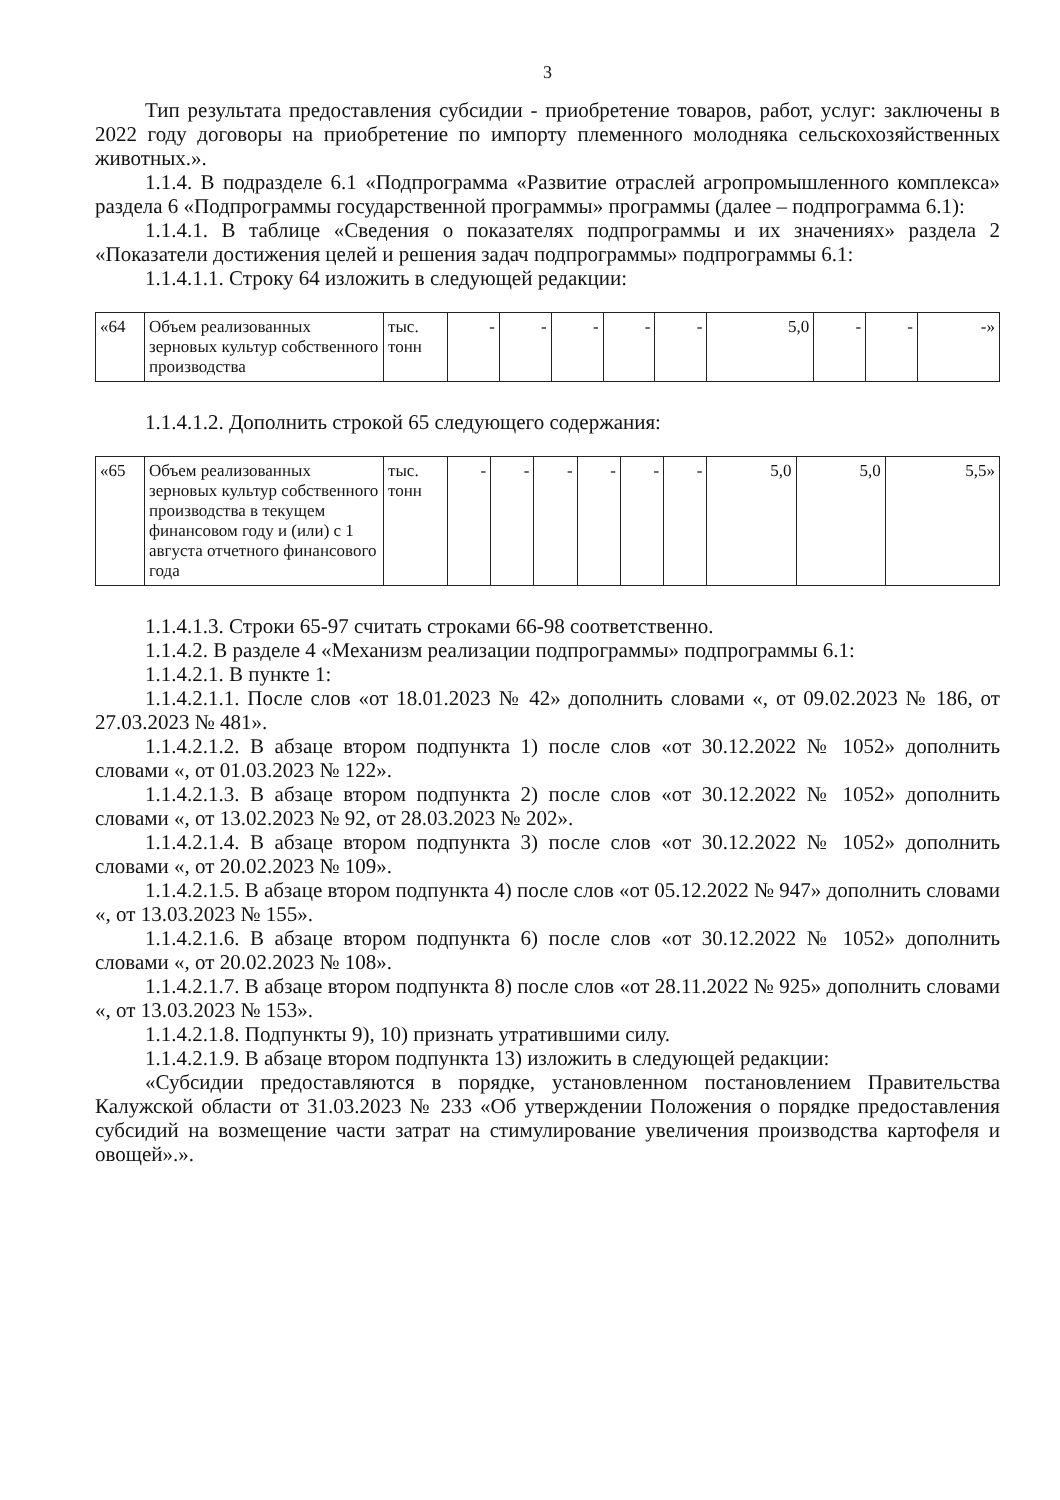3
Тип результата предоставления субсидии - приобретение товаров, работ, услуг: заключены в 2022 году договоры на приобретение по импорту племенного молодняка сельскохозяйственных животных.».
1.1.4. В подразделе 6.1 «Подпрограмма «Развитие отраслей агропромышленного комплекса» раздела 6 «Подпрограммы государственной программы» программы (далее – подпрограмма 6.1):
1.1.4.1. В таблице «Сведения о показателях подпрограммы и их значениях» раздела 2 «Показатели достижения целей и решения задач подпрограммы» подпрограммы 6.1:
1.1.4.1.1. Строку 64 изложить в следующей редакции:
| «64 | Объем реализованных зерновых культур собственного производства | тыс. тонн | - | - | - | - | - | 5,0 | - | - | -» |
1.1.4.1.2. Дополнить строкой 65 следующего содержания:
| «65 | Объем реализованных зерновых культур собственного производства в текущем финансовом году и (или) с 1 августа отчетного финансового года | тыс. тонн | - | - | - | - | - | - | 5,0 | 5,0 | 5,5» |
1.1.4.1.3. Строки 65-97 считать строками 66-98 соответственно.
1.1.4.2. В разделе 4 «Механизм реализации подпрограммы» подпрограммы 6.1:
1.1.4.2.1. В пункте 1:
1.1.4.2.1.1. После слов «от 18.01.2023 № 42» дополнить словами «, от 09.02.2023 № 186, от 27.03.2023 № 481».
1.1.4.2.1.2. В абзаце втором подпункта 1) после слов «от 30.12.2022 № 1052» дополнить словами «, от 01.03.2023 № 122».
1.1.4.2.1.3. В абзаце втором подпункта 2) после слов «от 30.12.2022 № 1052» дополнить словами «, от 13.02.2023 № 92, от 28.03.2023 № 202».
1.1.4.2.1.4. В абзаце втором подпункта 3) после слов «от 30.12.2022 № 1052» дополнить словами «, от 20.02.2023 № 109».
1.1.4.2.1.5. В абзаце втором подпункта 4) после слов «от 05.12.2022 № 947» дополнить словами «, от 13.03.2023 № 155».
1.1.4.2.1.6. В абзаце втором подпункта 6) после слов «от 30.12.2022 № 1052» дополнить словами «, от 20.02.2023 № 108».
1.1.4.2.1.7. В абзаце втором подпункта 8) после слов «от 28.11.2022 № 925» дополнить словами «, от 13.03.2023 № 153».
1.1.4.2.1.8. Подпункты 9), 10) признать утратившими силу.
1.1.4.2.1.9. В абзаце втором подпункта 13) изложить в следующей редакции:
«Субсидии предоставляются в порядке, установленном постановлением Правительства Калужской области от 31.03.2023 № 233 «Об утверждении Положения о порядке предоставления субсидий на возмещение части затрат на стимулирование увеличения производства картофеля и овощей».».